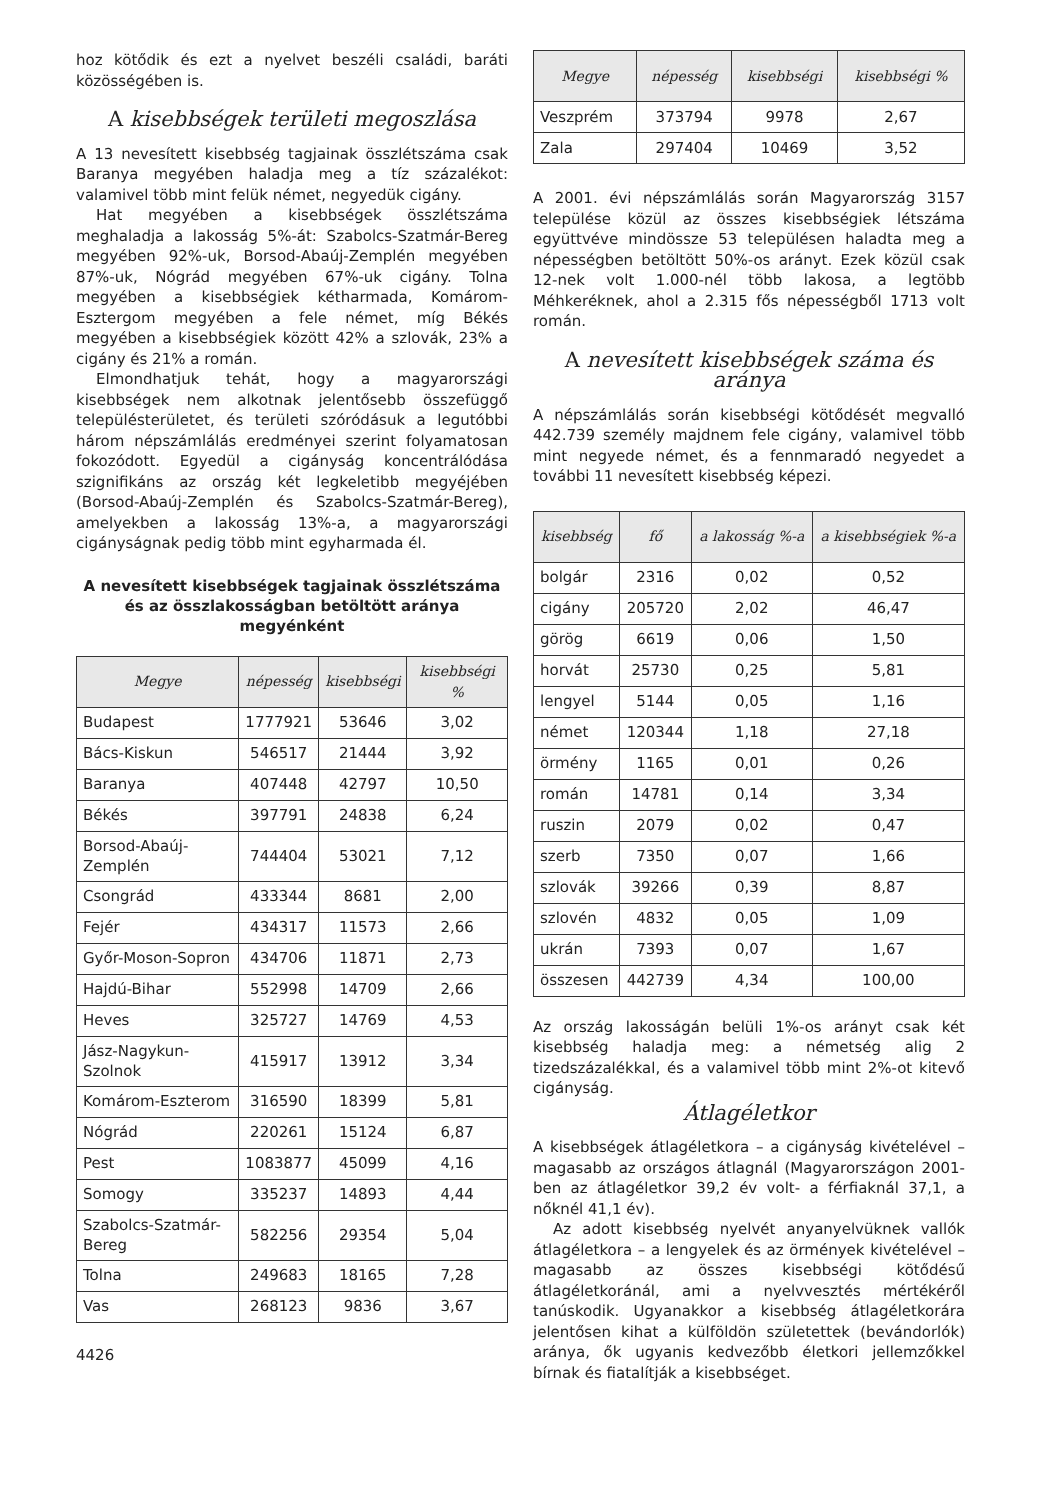hoz kötődik és ezt a nyelvet beszéli családi, baráti közösségében is.
A kisebbségek területi megoszlása
A 13 nevesített kisebbség tagjainak összlétszáma csak Baranya megyében haladja meg a tíz százalékot: valamivel több mint felük német, negyedük cigány.
Hat megyében a kisebbségek összlétszáma meghaladja a lakosság 5%-át: Szabolcs-Szatmár-Bereg megyében 92%-uk, Borsod-Abaúj-Zemplén megyében 87%-uk, Nógrád megyében 67%-uk cigány. Tolna megyében a kisebbségiek kétharmada, Komárom-Esztergom megyében a fele német, míg Békés megyében a kisebbségiek között 42% a szlovák, 23% a cigány és 21% a román.
Elmondhatjuk tehát, hogy a magyarországi kisebbségek nem alkotnak jelentősebb összefüggő településterületet, és területi szóródásuk a legutóbbi három népszámlálás eredményei szerint folyamatosan fokozódott. Egyedül a cigányság koncentrálódása szignifikáns az ország két legkeletibb megyéjében (Borsod-Abaúj-Zemplén és Szabolcs-Szatmár-Bereg), amelyekben a lakosság 13%-a, a magyarországi cigányságnak pedig több mint egyharmada él.
A nevesített kisebbségek tagjainak összlétszáma és az összlakosságban betöltött aránya megyénként
| Megye | népesség | kisebbségi | kisebbségi % |
| --- | --- | --- | --- |
| Budapest | 1777921 | 53646 | 3,02 |
| Bács-Kiskun | 546517 | 21444 | 3,92 |
| Baranya | 407448 | 42797 | 10,50 |
| Békés | 397791 | 24838 | 6,24 |
| Borsod-Abaúj-Zemplén | 744404 | 53021 | 7,12 |
| Csongrád | 433344 | 8681 | 2,00 |
| Fejér | 434317 | 11573 | 2,66 |
| Győr-Moson-Sopron | 434706 | 11871 | 2,73 |
| Hajdú-Bihar | 552998 | 14709 | 2,66 |
| Heves | 325727 | 14769 | 4,53 |
| Jász-Nagykun-Szolnok | 415917 | 13912 | 3,34 |
| Komárom-Eszterom | 316590 | 18399 | 5,81 |
| Nógrád | 220261 | 15124 | 6,87 |
| Pest | 1083877 | 45099 | 4,16 |
| Somogy | 335237 | 14893 | 4,44 |
| Szabolcs-Szatmár-Bereg | 582256 | 29354 | 5,04 |
| Tolna | 249683 | 18165 | 7,28 |
| Vas | 268123 | 9836 | 3,67 |
4426
| Megye | népesség | kisebbségi | kisebbségi % |
| --- | --- | --- | --- |
| Veszprém | 373794 | 9978 | 2,67 |
| Zala | 297404 | 10469 | 3,52 |
A 2001. évi népszámlálás során Magyarország 3157 települése közül az összes kisebbségiek létszáma együttvéve mindössze 53 településen haladta meg a népességben betöltött 50%-os arányt. Ezek közül csak 12-nek volt 1.000-nél több lakosa, a legtöbb Méhkeréknek, ahol a 2.315 fős népességből 1713 volt román.
A nevesített kisebbségek száma és aránya
A népszámlálás során kisebbségi kötődését megvalló 442.739 személy majdnem fele cigány, valamivel több mint negyede német, és a fennmaradó negyedet a további 11 nevesített kisebbség képezi.
| kisebbség | fő | a lakosság %-a | a kisebbségiek %-a |
| --- | --- | --- | --- |
| bolgár | 2316 | 0,02 | 0,52 |
| cigány | 205720 | 2,02 | 46,47 |
| görög | 6619 | 0,06 | 1,50 |
| horvát | 25730 | 0,25 | 5,81 |
| lengyel | 5144 | 0,05 | 1,16 |
| német | 120344 | 1,18 | 27,18 |
| örmény | 1165 | 0,01 | 0,26 |
| román | 14781 | 0,14 | 3,34 |
| ruszin | 2079 | 0,02 | 0,47 |
| szerb | 7350 | 0,07 | 1,66 |
| szlovák | 39266 | 0,39 | 8,87 |
| szlovén | 4832 | 0,05 | 1,09 |
| ukrán | 7393 | 0,07 | 1,67 |
| összesen | 442739 | 4,34 | 100,00 |
Az ország lakosságán belüli 1%-os arányt csak két kisebbség haladja meg: a németség alig 2 tizedszázalékkal, és a valamivel több mint 2%-ot kitevő cigányság.
Átlagéletkor
A kisebbségek átlagéletkora – a cigányság kivételével – magasabb az országos átlagnál (Magyarországon 2001-ben az átlagéletkor 39,2 év volt- a férfiaknál 37,1, a nőknél 41,1 év).
Az adott kisebbség nyelvét anyanyelvüknek vallók átlagéletkora – a lengyelek és az örmények kivételével – magasabb az összes kisebbségi kötődésű átlagéletkoránál, ami a nyelvvesztés mértékéről tanúskodik. Ugyanakkor a kisebbség átlagéletkorára jelentősen kihat a külföldön születettek (bevándorlók) aránya, ők ugyanis kedvezőbb életkori jellemzőkkel bírnak és fiatalítják a kisebbséget.